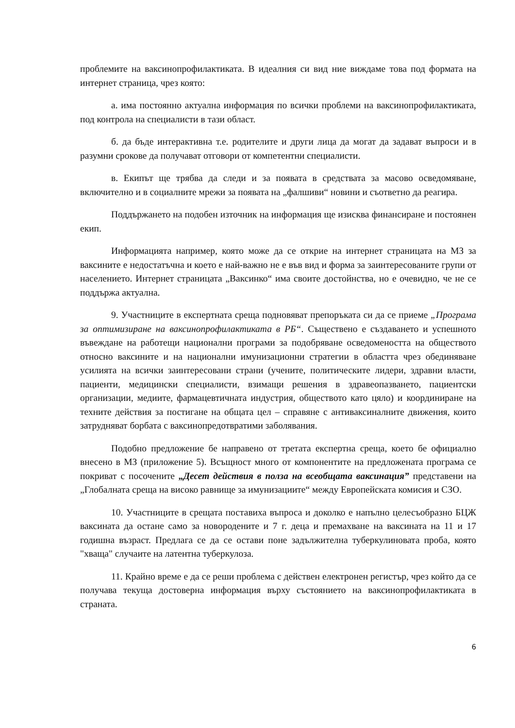проблемите на ваксинопрофилактиката. В идеалния си вид ние виждаме това под формата на интернет страница, чрез която:
а. има постоянно актуална информация по всички проблеми на ваксинопрофилактиката, под контрола на специалисти в тази област.
б. да бъде интерактивна т.е. родителите и други лица да могат да задават въпроси и в разумни срокове да получават отговори от компетентни специалисти.
в. Екипът ще трябва да следи и за появата в средствата за масово осведомяване, включително и в социалните мрежи за появата на „фалшиви“ новини и съответно да реагира.
Поддържането на подобен източник на информация ще изисква финансиране и постоянен екип.
Информацията например, която може да се открие на интернет страницата на МЗ за ваксините е недостатъчна и което е най-важно не е във вид и форма за заинтересованите групи от населението. Интернет страницата „Ваксинко“ има своите достойнства, но е очевидно, че не се поддържа актуална.
9. Участниците в експертната среща подновяват препоръката си да се приеме „Програма за оптимизиране на ваксинопрофилактиката в РБ“. Съществено е създаването и успешното въвеждане на работещи национални програми за подобряване осведомеността на обществото относно ваксините и на национални имунизационни стратегии в областта чрез обединяване усилията на всички заинтересовани страни (учените, политическите лидери, здравни власти, пациенти, медицински специалисти, взимащи решения в здравеопазването, пациентски организации, медиите, фармацевтичната индустрия, обществото като цяло) и координиране на техните действия за постигане на общата цел – справяне с антиваксиналните движения, които затрудняват борбата с ваксинопредотвратими заболявания.
Подобно предложение бе направено от третата експертна среща, което бе официално внесено в МЗ (приложение 5). Всъщност много от компонентите на предложената програма се покриват с посочените „Десет действия в полза на всеобщата ваксинация” представени на „Глобалната среща на високо равнище за имунизациите“ между Европейската комисия и СЗО.
10. Участниците в срещата поставиха въпроса и доколко е напълно целесъобразно БЦЖ ваксината да остане само за новородените и 7 г. деца и премахване на ваксината на 11 и 17 годишна възраст. Предлага се да се остави поне задължителна туберкулиновата проба, която "хваща" случаите на латентна туберкулоза.
11. Крайно време е да се реши проблема с действен електронен регистър, чрез който да се получава текуща достоверна информация върху състоянието на ваксинопрофилактиката в страната.
6